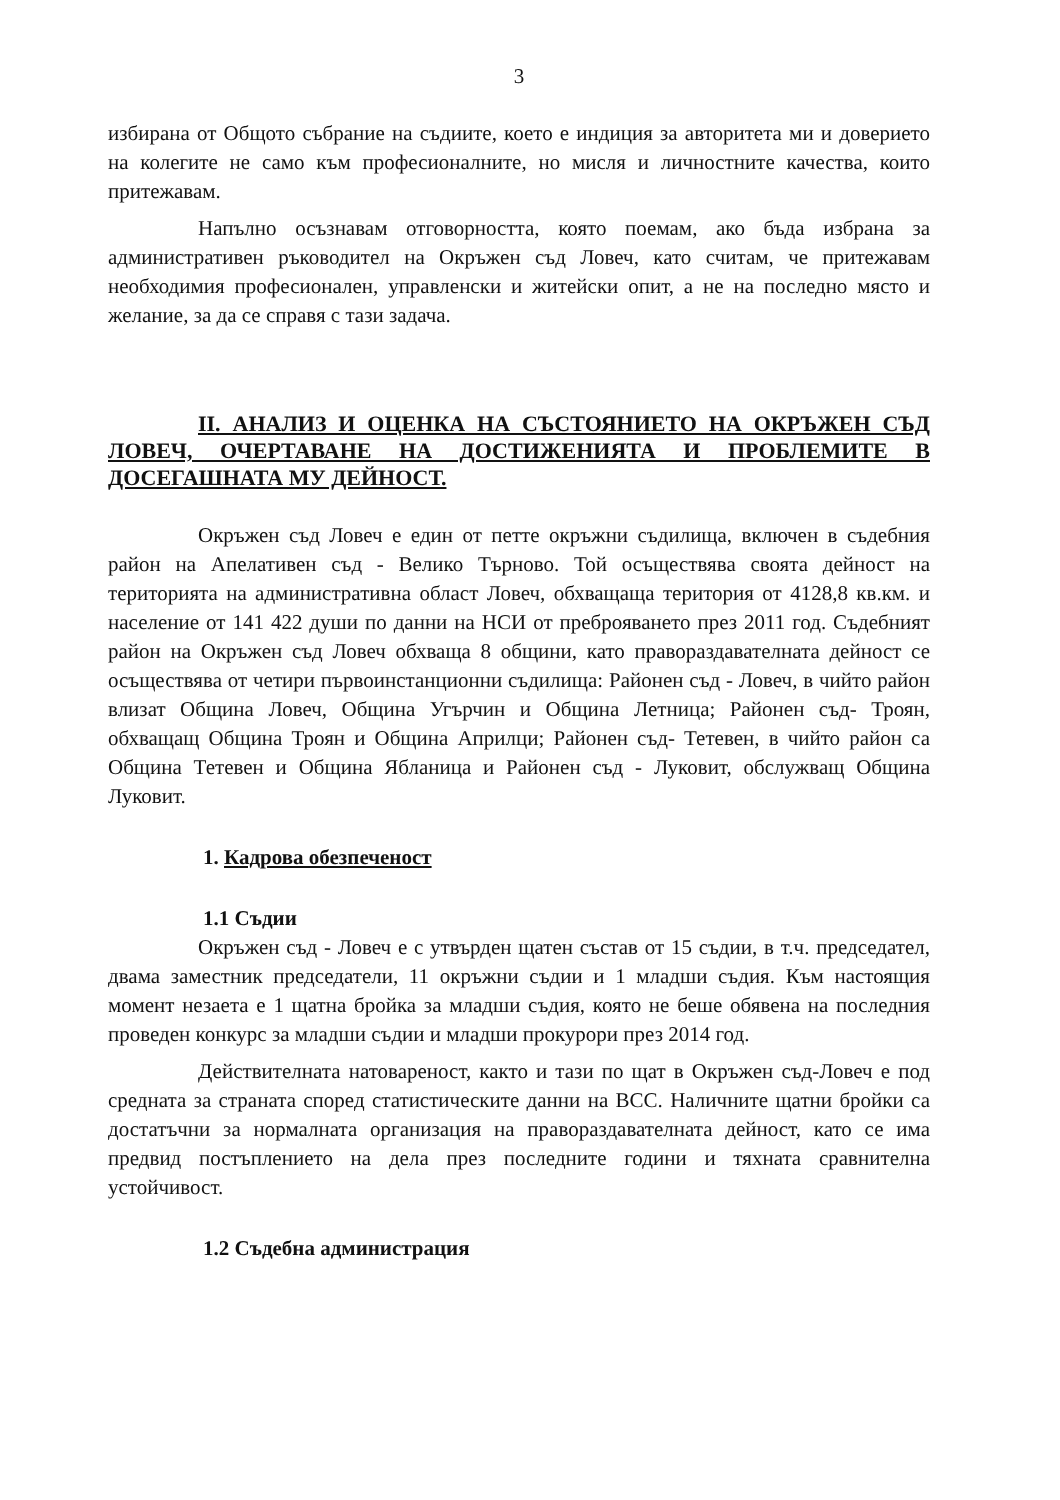3
избирана от Общото събрание на съдиите, което е индиция за авторитета ми и доверието на колегите не само към професионалните, но мисля и личностните качества, които притежавам.
Напълно осъзнавам отговорността, която поемам, ако бъда избрана за административен ръководител на Окръжен съд Ловеч, като считам, че притежавам необходимия професионален, управленски и житейски опит, а не на последно място и желание, за да се справя с тази задача.
II. АНАЛИЗ И ОЦЕНКА НА СЪСТОЯНИЕТО НА ОКРЪЖЕН СЪД ЛОВЕЧ, ОЧЕРТАВАНЕ НА ДОСТИЖЕНИЯТА И ПРОБЛЕМИТЕ В ДОСЕГАШНАТА МУ ДЕЙНОСТ.
Окръжен съд Ловеч е един от петте окръжни съдилища, включен в съдебния район на Апелативен съд - Велико Търново. Той осъществява своята дейност на територията на административна област Ловеч, обхващаща територия от 4128,8 кв.км. и население от 141 422 души по данни на НСИ от преброяването през 2011 год. Съдебният район на Окръжен съд Ловеч обхваща 8 общини, като правораздавателната дейност се осъществява от четири първоинстанционни съдилища: Районен съд - Ловеч, в чийто район влизат Община Ловеч, Община Угърчин и Община Летница; Районен съд- Троян, обхващащ Община Троян и Община Априлци; Районен съд- Тетевен, в чийто район са Община Тетевен и Община Ябланица и Районен съд - Луковит, обслужващ Община Луковит.
1. Кадрова обезпеченост
1.1 Съдии
Окръжен съд - Ловеч е с утвърден щатен състав от 15 съдии, в т.ч. председател, двама заместник председатели, 11 окръжни съдии и 1 младши съдия. Към настоящия момент незаета е 1 щатна бройка за младши съдия, която не беше обявена на последния проведен конкурс за младши съдии и младши прокурори през 2014 год.
Действителната натовареност, както и тази по щат в Окръжен съд-Ловеч е под средната за страната според статистическите данни на ВСС. Наличните щатни бройки са достатъчни за нормалната организация на правораздавателната дейност, като се има предвид постъплението на дела през последните години и тяхната сравнителна устойчивост.
1.2 Съдебна администрация